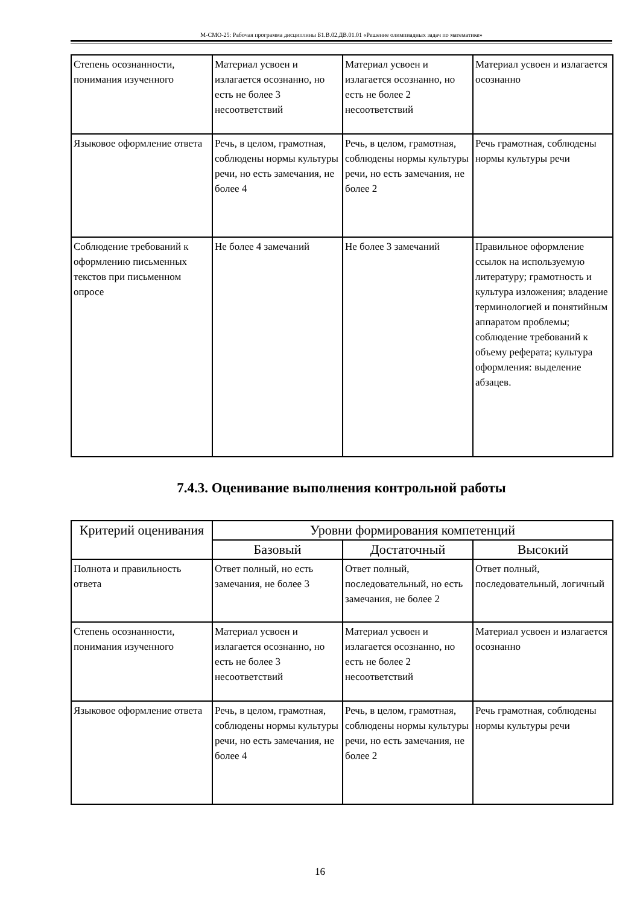М-СМО-25: Рабочая программа дисциплины Б1.В.02.ДВ.01.01 «Решение олимпиадных задач по математике»
| Степень осознанности, понимания изученного | Материал усвоен и излагается осознанно, но есть не более 3 несоответствий | Материал усвоен и излагается осознанно, но есть не более 2 несоответствий | Материал усвоен и излагается осознанно |
| Языковое оформление ответа | Речь, в целом, грамотная, соблюдены нормы культуры речи, но есть замечания, не более 4 | Речь, в целом, грамотная, соблюдены нормы культуры речи, но есть замечания, не более 2 | Речь грамотная, соблюдены нормы культуры речи |
| Соблюдение требований к оформлению письменных текстов при письменном опросе | Не более 4 замечаний | Не более 3 замечаний | Правильное оформление ссылок на используемую литературу; грамотность и культура изложения; владение терминологией и понятийным аппаратом проблемы; соблюдение требований к объему реферата; культура оформления: выделение абзацев. |
7.4.3. Оценивание выполнения контрольной работы
| Критерий оценивания | Уровни формирования компетенций | | |
| --- | --- | --- | --- |
| | Базовый | Достаточный | Высокий |
| Полнота и правильность ответа | Ответ полный, но есть замечания, не более 3 | Ответ полный, последовательный, но есть замечания, не более 2 | Ответ полный, последовательный, логичный |
| Степень осознанности, понимания изученного | Материал усвоен и излагается осознанно, но есть не более 3 несоответствий | Материал усвоен и излагается осознанно, но есть не более 2 несоответствий | Материал усвоен и излагается осознанно |
| Языковое оформление ответа | Речь, в целом, грамотная, соблюдены нормы культуры речи, но есть замечания, не более 4 | Речь, в целом, грамотная, соблюдены нормы культуры речи, но есть замечания, не более 2 | Речь грамотная, соблюдены нормы культуры речи |
16